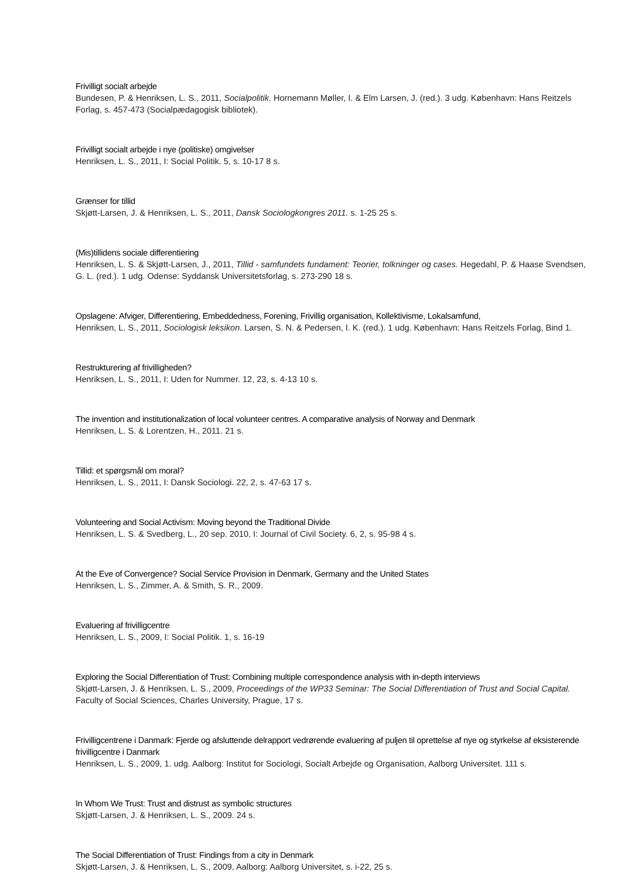Frivilligt socialt arbejde
Bundesen, P. & Henriksen, L. S., 2011, Socialpolitik. Hornemann Møller, I. & Elm Larsen, J. (red.). 3 udg. København: Hans Reitzels Forlag, s. 457-473 (Socialpædagogisk bibliotek).
Frivilligt socialt arbejde i nye (politiske) omgivelser
Henriksen, L. S., 2011, I: Social Politik. 5, s. 10-17 8 s.
Grænser for tillid
Skjøtt-Larsen, J. & Henriksen, L. S., 2011, Dansk Sociologkongres 2011. s. 1-25 25 s.
(Mis)tillidens sociale differentiering
Henriksen, L. S. & Skjøtt-Larsen, J., 2011, Tillid - samfundets fundament: Teorier, tolkninger og cases. Hegedahl, P. & Haase Svendsen, G. L. (red.). 1 udg. Odense: Syddansk Universitetsforlag, s. 273-290 18 s.
Opslagene: Afviger, Differentiering, Embeddedness, Forening, Frivillig organisation, Kollektivisme, Lokalsamfund,
Henriksen, L. S., 2011, Sociologisk leksikon. Larsen, S. N. & Pedersen, I. K. (red.). 1 udg. København: Hans Reitzels Forlag, Bind 1.
Restrukturering af frivilligheden?
Henriksen, L. S., 2011, I: Uden for Nummer. 12, 23, s. 4-13 10 s.
The invention and institutionalization of local volunteer centres. A comparative analysis of Norway and Denmark
Henriksen, L. S. & Lorentzen, H., 2011. 21 s.
Tillid: et spørgsmål om moral?
Henriksen, L. S., 2011, I: Dansk Sociologi. 22, 2, s. 47-63 17 s.
Volunteering and Social Activism: Moving beyond the Traditional Divide
Henriksen, L. S. & Svedberg, L., 20 sep. 2010, I: Journal of Civil Society. 6, 2, s. 95-98 4 s.
At the Eve of Convergence? Social Service Provision in Denmark, Germany and the United States
Henriksen, L. S., Zimmer, A. & Smith, S. R., 2009.
Evaluering af frivilligcentre
Henriksen, L. S., 2009, I: Social Politik. 1, s. 16-19
Exploring the Social Differentiation of Trust: Combining multiple correspondence analysis with in-depth interviews
Skjøtt-Larsen, J. & Henriksen, L. S., 2009, Proceedings of the WP33 Seminar: The Social Differentiation of Trust and Social Capital. Faculty of Social Sciences, Charles University, Prague, 17 s.
Frivilligcentrene i Danmark: Fjerde og afsluttende delrapport vedrørende evaluering af puljen til oprettelse af nye og styrkelse af eksisterende frivilligcentre i Danmark
Henriksen, L. S., 2009, 1. udg. Aalborg: Institut for Sociologi, Socialt Arbejde og Organisation, Aalborg Universitet. 111 s.
In Whom We Trust: Trust and distrust as symbolic structures
Skjøtt-Larsen, J. & Henriksen, L. S., 2009. 24 s.
The Social Differentiation of Trust: Findings from a city in Denmark
Skjøtt-Larsen, J. & Henriksen, L. S., 2009, Aalborg: Aalborg Universitet, s. i-22, 25 s.